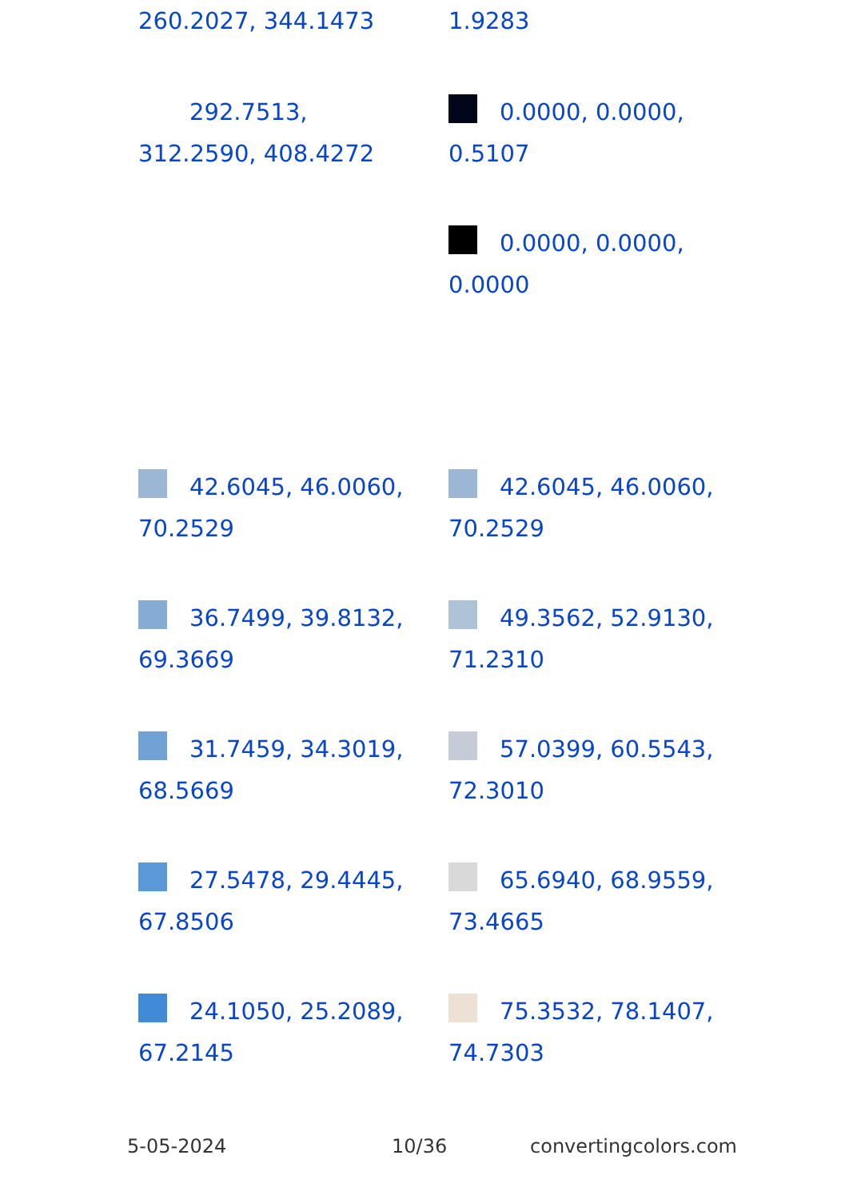260.2027, 344.1473 1.9283
292.7513, 312.2590, 408.4272
0.0000, 0.0000, 0.5107
0.0000, 0.0000, 0.0000
42.6045, 46.0060, 70.2529
42.6045, 46.0060, 70.2529
36.7499, 39.8132, 69.3669
49.3562, 52.9130, 71.2310
31.7459, 34.3019, 68.5669
57.0399, 60.5543, 72.3010
27.5478, 29.4445, 67.8506
65.6940, 68.9559, 73.4665
24.1050, 25.2089, 67.2145
75.3532, 78.1407, 74.7303
5-05-2024 10/36 convertingcolors.com